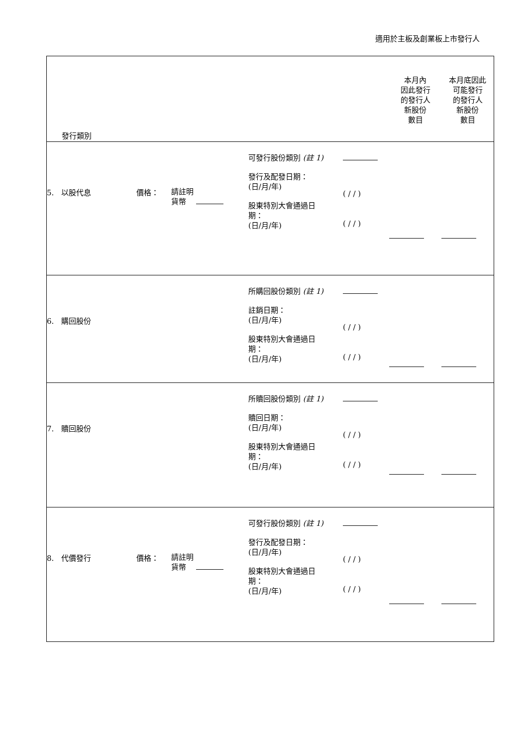適用於主板及創業板上市發行人
| 發行類別 | | | | | 本月內 因此發行 的發行人 新股份 數目 | 本月底因此 可能發行 的發行人 新股份 數目 |
| 5. 以股代息 | 價格： | 請註明 貨幣 | 可發行股份類別 (註 1) 發行及配發日期： (日/月/年) 股東特別大會通過日 期： (日/月/年) | ( / / ) ( / / ) | | |
| 6. 購回股份 | | | 所購回股份類別 (註 1) 註銷日期： (日/月/年) 股東特別大會通過日 期： (日/月/年) | ( / / ) ( / / ) | | |
| 7. 贖回股份 | | | 所贖回股份類別 (註 1) 贖回日期： (日/月/年) 股東特別大會通過日 期： (日/月/年) | ( / / ) ( / / ) | | |
| 8. 代價發行 | 價格： | 請註明 貨幣 | 可發行股份類別 (註 1) 發行及配發日期： (日/月/年) 股東特別大會通過日 期： (日/月/年) | ( / / ) ( / / ) | | |